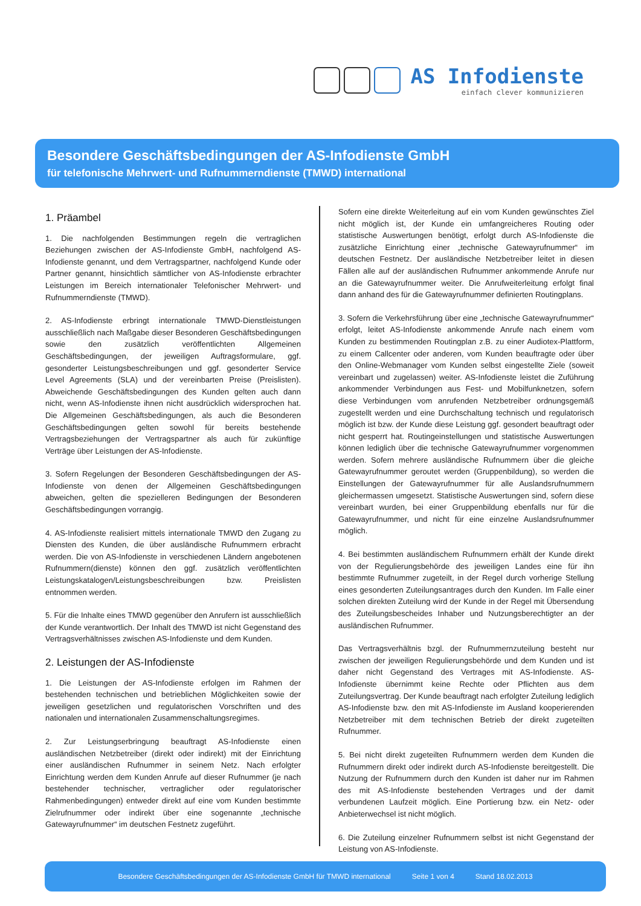AS Infodienste
einfach clever kommunizieren
Besondere Geschäftsbedingungen der AS-Infodienste GmbH
für telefonische Mehrwert- und Rufnummerndienste (TMWD) international
1. Präambel
1. Die nachfolgenden Bestimmungen regeln die vertraglichen Beziehungen zwischen der AS-Infodienste GmbH, nachfolgend AS-Infodienste genannt, und dem Vertragspartner, nachfolgend Kunde oder Partner genannt, hinsichtlich sämtlicher von AS-Infodienste erbrachter Leistungen im Bereich internationaler Telefonischer Mehrwert- und Rufnummerndienste (TMWD).
2. AS-Infodienste erbringt internationale TMWD-Dienstleistungen ausschließlich nach Maßgabe dieser Besonderen Geschäftsbedingungen sowie den zusätzlich veröffentlichten Allgemeinen Geschäftsbedingungen, der jeweiligen Auftragsformulare, ggf. gesonderter Leistungsbeschreibungen und ggf. gesonderter Service Level Agreements (SLA) und der vereinbarten Preise (Preislisten). Abweichende Geschäftsbedingungen des Kunden gelten auch dann nicht, wenn AS-Infodienste ihnen nicht ausdrücklich widersprochen hat. Die Allgemeinen Geschäftsbedingungen, als auch die Besonderen Geschäftsbedingungen gelten sowohl für bereits bestehende Vertragsbeziehungen der Vertragspartner als auch für zukünftige Verträge über Leistungen der AS-Infodienste.
3. Sofern Regelungen der Besonderen Geschäftsbedingungen der AS-Infodienste von denen der Allgemeinen Geschäftsbedingungen abweichen, gelten die spezielleren Bedingungen der Besonderen Geschäftsbedingungen vorrangig.
4. AS-Infodienste realisiert mittels internationale TMWD den Zugang zu Diensten des Kunden, die über ausländische Rufnummern erbracht werden. Die von AS-Infodienste in verschiedenen Ländern angebotenen Rufnummern(dienste) können den ggf. zusätzlich veröffentlichten Leistungskatalogen/Leistungsbeschreibungen bzw. Preislisten entnommen werden.
5. Für die Inhalte eines TMWD gegenüber den Anrufern ist ausschließlich der Kunde verantwortlich. Der Inhalt des TMWD ist nicht Gegenstand des Vertragsverhältnisses zwischen AS-Infodienste und dem Kunden.
2. Leistungen der AS-Infodienste
1. Die Leistungen der AS-Infodienste erfolgen im Rahmen der bestehenden technischen und betrieblichen Möglichkeiten sowie der jeweiligen gesetzlichen und regulatorischen Vorschriften und des nationalen und internationalen Zusammenschaltungsregimes.
2. Zur Leistungserbringung beauftragt AS-Infodienste einen ausländischen Netzbetreiber (direkt oder indirekt) mit der Einrichtung einer ausländischen Rufnummer in seinem Netz. Nach erfolgter Einrichtung werden dem Kunden Anrufe auf dieser Rufnummer (je nach bestehender technischer, vertraglicher oder regulatorischer Rahmenbedingungen) entweder direkt auf eine vom Kunden bestimmte Zielrufnummer oder indirekt über eine sogenannte „technische Gatewayrufnummer“ im deutschen Festnetz zugeführt.
Sofern eine direkte Weiterleitung auf ein vom Kunden gewünschtes Ziel nicht möglich ist, der Kunde ein umfangreicheres Routing oder statistische Auswertungen benötigt, erfolgt durch AS-Infodienste die zusätzliche Einrichtung einer „technische Gatewayrufnummer“ im deutschen Festnetz. Der ausländische Netzbetreiber leitet in diesen Fällen alle auf der ausländischen Rufnummer ankommende Anrufe nur an die Gatewayrufnummer weiter. Die Anrufweiterleitung erfolgt final dann anhand des für die Gatewayrufnummer definierten Routingplans.
3. Sofern die Verkehrsführung über eine „technische Gatewayrufnummer“ erfolgt, leitet AS-Infodienste ankommende Anrufe nach einem vom Kunden zu bestimmenden Routingplan z.B. zu einer Audiotex-Plattform, zu einem Callcenter oder anderen, vom Kunden beauftragte oder über den Online-Webmanager vom Kunden selbst eingestellte Ziele (soweit vereinbart und zugelassen) weiter. AS-Infodienste leistet die Zuführung ankommender Verbindungen aus Fest- und Mobilfunknetzen, sofern diese Verbindungen vom anrufenden Netzbetreiber ordnungsgemäß zugestellt werden und eine Durchschaltung technisch und regulatorisch möglich ist bzw. der Kunde diese Leistung ggf. gesondert beauftragt oder nicht gesperrt hat. Routingeinstellungen und statistische Auswertungen können lediglich über die technische Gatewayrufnummer vorgenommen werden. Sofern mehrere ausländische Rufnummern über die gleiche Gatewayrufnummer geroutet werden (Gruppenbildung), so werden die Einstellungen der Gatewayrufnummer für alle Auslandsrufnummern gleichermassen umgesetzt. Statistische Auswertungen sind, sofern diese vereinbart wurden, bei einer Gruppenbildung ebenfalls nur für die Gatewayrufnummer, und nicht für eine einzelne Auslandsrufnummer möglich.
4. Bei bestimmten ausländischem Rufnummern erhält der Kunde direkt von der Regulierungsbehörde des jeweiligen Landes eine für ihn bestimmte Rufnummer zugeteilt, in der Regel durch vorherige Stellung eines gesonderten Zuteilungsantrages durch den Kunden. Im Falle einer solchen direkten Zuteilung wird der Kunde in der Regel mit Übersendung des Zuteilungsbescheides Inhaber und Nutzungsberechtigter an der ausländischen Rufnummer.
Das Vertragsverhältnis bzgl. der Rufnummernzuteilung besteht nur zwischen der jeweiligen Regulierungsbehörde und dem Kunden und ist daher nicht Gegenstand des Vertrages mit AS-Infodienste. AS-Infodienste übernimmt keine Rechte oder Pflichten aus dem Zuteilungsvertrag. Der Kunde beauftragt nach erfolgter Zuteilung lediglich AS-Infodienste bzw. den mit AS-Infodienste im Ausland kooperierenden Netzbetreiber mit dem technischen Betrieb der direkt zugeteilten Rufnummer.
5. Bei nicht direkt zugeteilten Rufnummern werden dem Kunden die Rufnummern direkt oder indirekt durch AS-Infodienste bereitgestellt. Die Nutzung der Rufnummern durch den Kunden ist daher nur im Rahmen des mit AS-Infodienste bestehenden Vertrages und der damit verbundenen Laufzeit möglich. Eine Portierung bzw. ein Netz- oder Anbieterwechsel ist nicht möglich.
6. Die Zuteilung einzelner Rufnummern selbst ist nicht Gegenstand der Leistung von AS-Infodienste.
Besondere Geschäftsbedingungen der AS-Infodienste GmbH für TMWD international Seite 1 von 4 Stand 18.02.2013